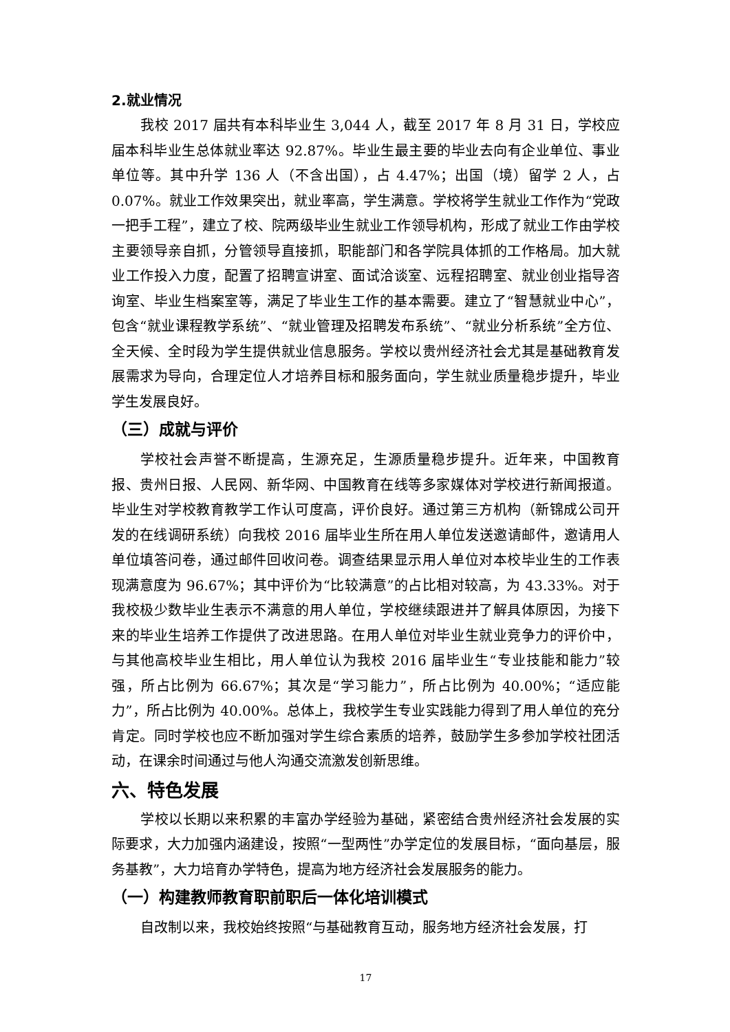2.就业情况
我校 2017 届共有本科毕业生 3,044 人，截至 2017 年 8 月 31 日，学校应届本科毕业生总体就业率达 92.87%。毕业生最主要的毕业去向有企业单位、事业单位等。其中升学 136 人（不含出国），占 4.47%；出国（境）留学 2 人，占 0.07%。就业工作效果突出，就业率高，学生满意。学校将学生就业工作作为“党政一把手工程”，建立了校、院两级毕业生就业工作领导机构，形成了就业工作由学校主要领导亲自抓，分管领导直接抓，职能部门和各学院具体抓的工作格局。加大就业工作投入力度，配置了招聘宣讲室、面试洽谈室、远程招聘室、就业创业指导咨询室、毕业生档案室等，满足了毕业生工作的基本需要。建立了“智慧就业中心”，包含“就业课程教学系统”、“就业管理及招聘发布系统”、“就业分析系统”全方位、全天候、全时段为学生提供就业信息服务。学校以贵州经济社会尤其是基础教育发展需求为导向，合理定位人才培养目标和服务面向，学生就业质量稳步提升，毕业学生发展良好。
（三）成就与评价
学校社会声誉不断提高，生源充足，生源质量稳步提升。近年来，中国教育报、贵州日报、人民网、新华网、中国教育在线等多家媒体对学校进行新闻报道。毕业生对学校教育教学工作认可度高，评价良好。通过第三方机构（新锦成公司开发的在线调研系统）向我校 2016 届毕业生所在用人单位发送邀请邮件，邀请用人单位填答问卷，通过邮件回收问卷。调查结果显示用人单位对本校毕业生的工作表现满意度为 96.67%；其中评价为“比较满意”的占比相对较高，为 43.33%。对于我校极少数毕业生表示不满意的用人单位，学校继续跟进并了解具体原因，为接下来的毕业生培养工作提供了改进思路。在用人单位对毕业生就业竞争力的评价中，与其他高校毕业生相比，用人单位认为我校 2016 届毕业生“专业技能和能力”较强，所占比例为 66.67%；其次是“学习能力”，所占比例为 40.00%；“适应能力”，所占比例为 40.00%。总体上，我校学生专业实践能力得到了用人单位的充分肯定。同时学校也应不断加强对学生综合素质的培养，鼓励学生多参加学校社团活动，在课余时间通过与他人沟通交流激发创新思维。
六、特色发展
学校以长期以来积累的丰富办学经验为基础，紧密结合贵州经济社会发展的实际要求，大力加强内涵建设，按照“一型两性”办学定位的发展目标，“面向基层，服务基教”，大力培育办学特色，提高为地方经济社会发展服务的能力。
（一）构建教师教育职前职后一体化培训模式
自改制以来，我校始终按照“与基础教育互动，服务地方经济社会发展，打
17